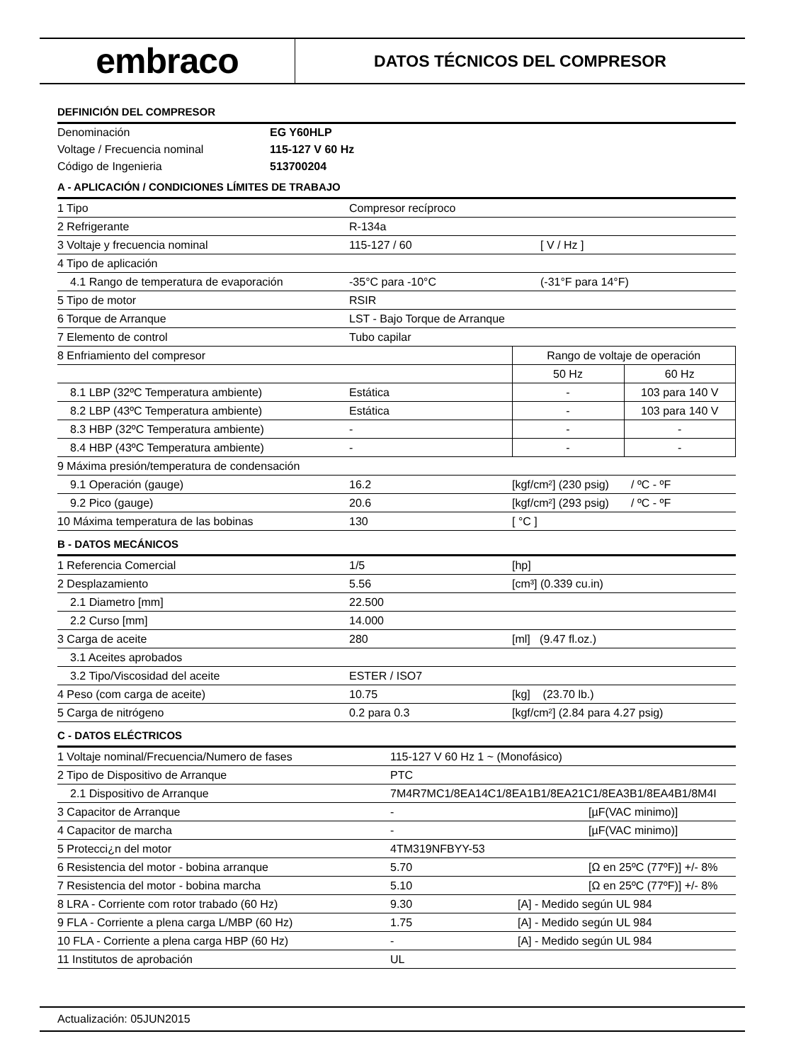embraco
DATOS TÉCNICOS DEL COMPRESOR
DEFINICIÓN DEL COMPRESOR
| Denominación | EG Y60HLP |
| Voltage / Frecuencia nominal | 115-127 V 60 Hz |
| Código de Ingenieria | 513700204 |
A - APLICACIÓN / CONDICIONES LÍMITES DE TRABAJO
| 1 Tipo | Compresor recíproco | | |
| 2 Refrigerante | R-134a | | |
| 3 Voltaje y frecuencia nominal | 115-127 / 60 | [ V / Hz ] | |
| 4 Tipo de aplicación | | | |
| 4.1 Rango de temperatura de evaporación | -35°C para -10°C | (-31°F para 14°F) | |
| 5 Tipo de motor | RSIR | | |
| 6 Torque de Arranque | LST - Bajo Torque de Arranque | | |
| 7 Elemento de control | Tubo capilar | | |
| 8 Enfriamiento del compresor | | Rango de voltaje de operación | |
| | | 50 Hz | 60 Hz |
| 8.1 LBP (32ºC Temperatura ambiente) | Estática | - | 103 para 140 V |
| 8.2 LBP (43ºC Temperatura ambiente) | Estática | - | 103 para 140 V |
| 8.3 HBP (32ºC Temperatura ambiente) | - | - | - |
| 8.4 HBP (43ºC Temperatura ambiente) | - | - | - |
| 9 Máxima presión/temperatura de condensación | | | |
| 9.1 Operación (gauge) | 16.2 | [kgf/cm²] (230 psig) / ºC - ºF | |
| 9.2 Pico (gauge) | 20.6 | [kgf/cm²] (293 psig) / ºC - ºF | |
| 10 Máxima temperatura de las bobinas | 130 | [ °C ] | |
B - DATOS MECÁNICOS
| 1 Referencia Comercial | 1/5 | [hp] |
| 2 Desplazamiento | 5.56 | [cm³] (0.339 cu.in) |
| 2.1 Diametro [mm] | 22.500 | |
| 2.2 Curso [mm] | 14.000 | |
| 3 Carga de aceite | 280 | [ml] (9.47 fl.oz.) |
| 3.1 Aceites aprobados | | |
| 3.2 Tipo/Viscosidad del aceite | ESTER / ISO7 | |
| 4 Peso (com carga de aceite) | 10.75 | [kg] (23.70 lb.) |
| 5 Carga de nitrógeno | 0.2 para 0.3 | [kgf/cm²] (2.84 para 4.27 psig) |
C - DATOS ELÉCTRICOS
| 1 Voltaje nominal/Frecuencia/Numero de fases | 115-127 V 60 Hz 1 ~ (Monofásico) | | |
| 2 Tipo de Dispositivo de Arranque | PTC | | |
| 2.1 Dispositivo de Arranque | 7M4R7MC1/8EA14C1/8EA1B1/8EA21C1/8EA3B1/8EA4B1/8M4I | | |
| 3 Capacitor de Arranque | - | | [µF(VAC minimo)] |
| 4 Capacitor de marcha | - | | [µF(VAC minimo)] |
| 5 Protecci¿n del motor | 4TM319NFBYY-53 | | |
| 6 Resistencia del motor - bobina arranque | 5.70 | | [Ω en 25ºC (77ºF)] +/- 8% |
| 7 Resistencia del motor - bobina marcha | 5.10 | | [Ω en 25ºC (77ºF)] +/- 8% |
| 8 LRA - Corriente com rotor trabado (60 Hz) | 9.30 | [A] - Medido según UL 984 | |
| 9 FLA - Corriente a plena carga L/MBP (60 Hz) | 1.75 | [A] - Medido según UL 984 | |
| 10 FLA - Corriente a plena carga HBP (60 Hz) | - | [A] - Medido según UL 984 | |
| 11 Institutos de aprobación | UL | | |
Actualización: 05JUN2015